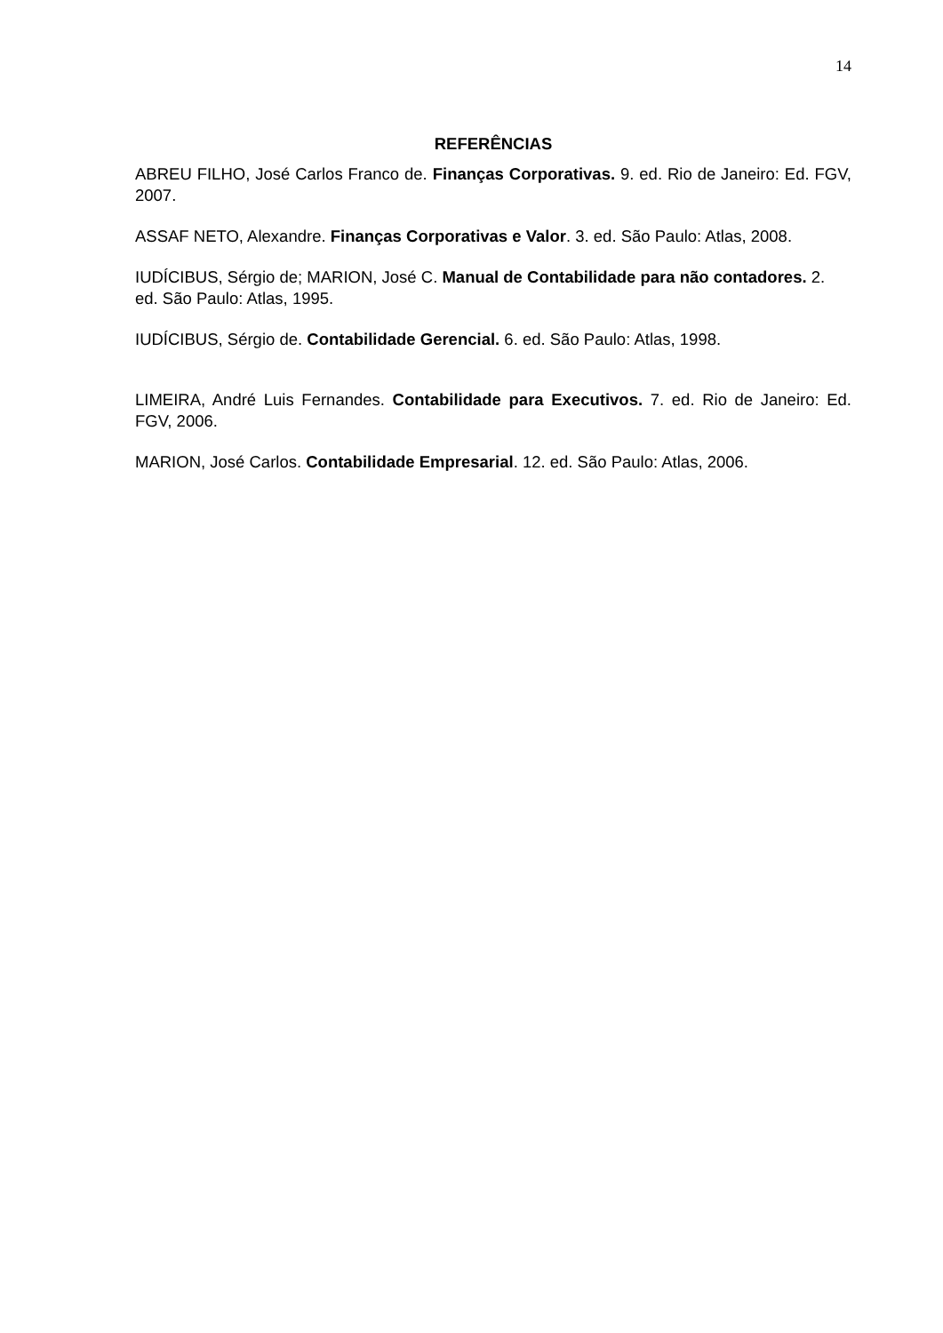14
REFERÊNCIAS
ABREU FILHO, José Carlos Franco de. Finanças Corporativas. 9. ed. Rio de Janeiro: Ed. FGV, 2007.
ASSAF NETO, Alexandre. Finanças Corporativas e Valor. 3. ed. São Paulo: Atlas, 2008.
IUDÍCIBUS, Sérgio de; MARION, José C. Manual de Contabilidade para não contadores. 2. ed. São Paulo: Atlas, 1995.
IUDÍCIBUS, Sérgio de. Contabilidade Gerencial. 6. ed. São Paulo: Atlas, 1998.
LIMEIRA, André Luis Fernandes. Contabilidade para Executivos. 7. ed. Rio de Janeiro: Ed. FGV, 2006.
MARION, José Carlos. Contabilidade Empresarial. 12. ed. São Paulo: Atlas, 2006.